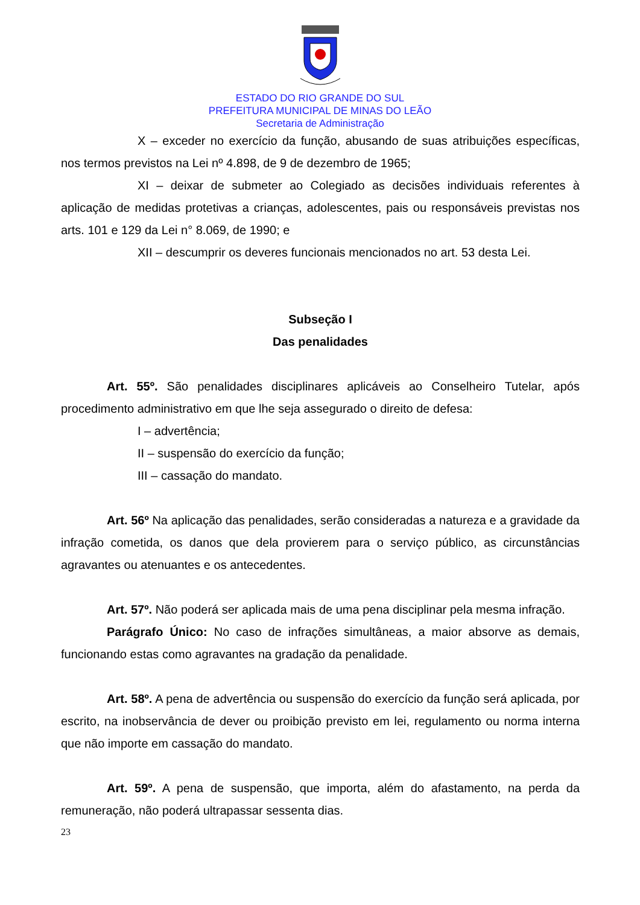ESTADO DO RIO GRANDE DO SUL
PREFEITURA MUNICIPAL DE MINAS DO LEÃO
Secretaria de Administração
X – exceder no exercício da função, abusando de suas atribuições específicas, nos termos previstos na Lei nº 4.898, de 9 de dezembro de 1965;
XI – deixar de submeter ao Colegiado as decisões individuais referentes à aplicação de medidas protetivas a crianças, adolescentes, pais ou responsáveis previstas nos arts. 101 e 129 da Lei n° 8.069, de 1990; e
XII – descumprir os deveres funcionais mencionados no art. 53 desta Lei.
Subseção I
Das penalidades
Art. 55º. São penalidades disciplinares aplicáveis ao Conselheiro Tutelar, após procedimento administrativo em que lhe seja assegurado o direito de defesa:
I – advertência;
II – suspensão do exercício da função;
III – cassação do mandato.
Art. 56º Na aplicação das penalidades, serão consideradas a natureza e a gravidade da infração cometida, os danos que dela provierem para o serviço público, as circunstâncias agravantes ou atenuantes e os antecedentes.
Art. 57º. Não poderá ser aplicada mais de uma pena disciplinar pela mesma infração.
Parágrafo Único: No caso de infrações simultâneas, a maior absorve as demais, funcionando estas como agravantes na gradação da penalidade.
Art. 58º. A pena de advertência ou suspensão do exercício da função será aplicada, por escrito, na inobservância de dever ou proibição previsto em lei, regulamento ou norma interna que não importe em cassação do mandato.
Art. 59º. A pena de suspensão, que importa, além do afastamento, na perda da remuneração, não poderá ultrapassar sessenta dias.
23